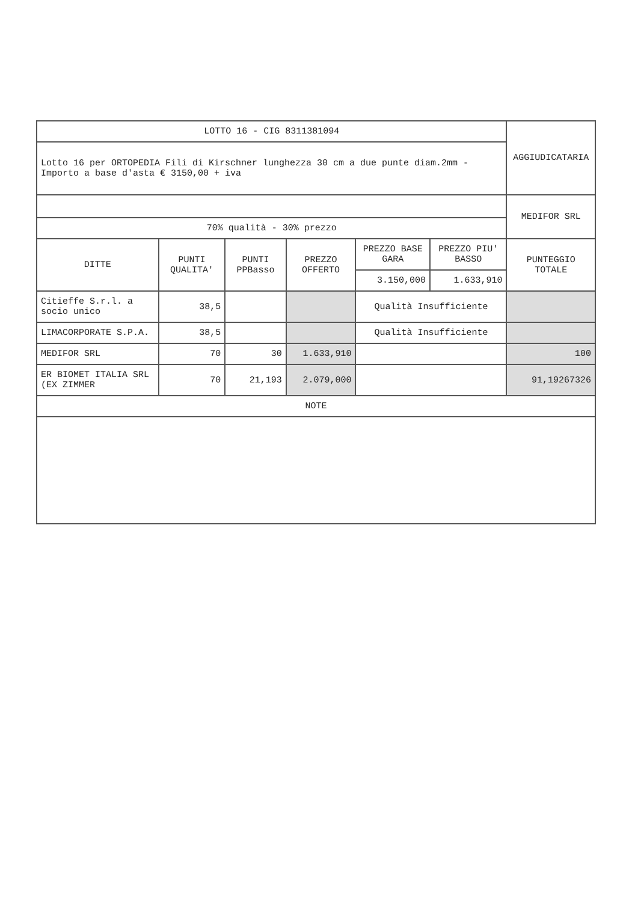| LOTTO 16 - CIG 8311381094 | | | | | | AGGIUDICATARIA |
| Lotto 16 per ORTOPEDIA Fili di Kirschner lunghezza 30 cm a due punte diam.2mm - Importo a base d'asta € 3150,00 + iva | | | | | | |
| | | | | | | MEDIFOR SRL |
| 70% qualità - 30% prezzo | | | | | | |
| DITTE | PUNTI QUALITA' | PUNTI PPBasso | PREZZO OFFERTO | PREZZO BASE GARA | PREZZO PIU' BASSO | PUNTEGGIO TOTALE |
| | | | | 3.150,000 | 1.633,910 | |
| Citieffe S.r.l. a socio unico | 38,5 | | | Qualità Insufficiente | | |
| LIMACORPORATE S.P.A. | 38,5 | | | Qualità Insufficiente | | |
| MEDIFOR SRL | 70 | 30 | 1.633,910 | | | 100 |
| ER BIOMET ITALIA SRL (EX ZIMMER | 70 | 21,193 | 2.079,000 | | | 91,19267326 |
| NOTE | | | | | | |